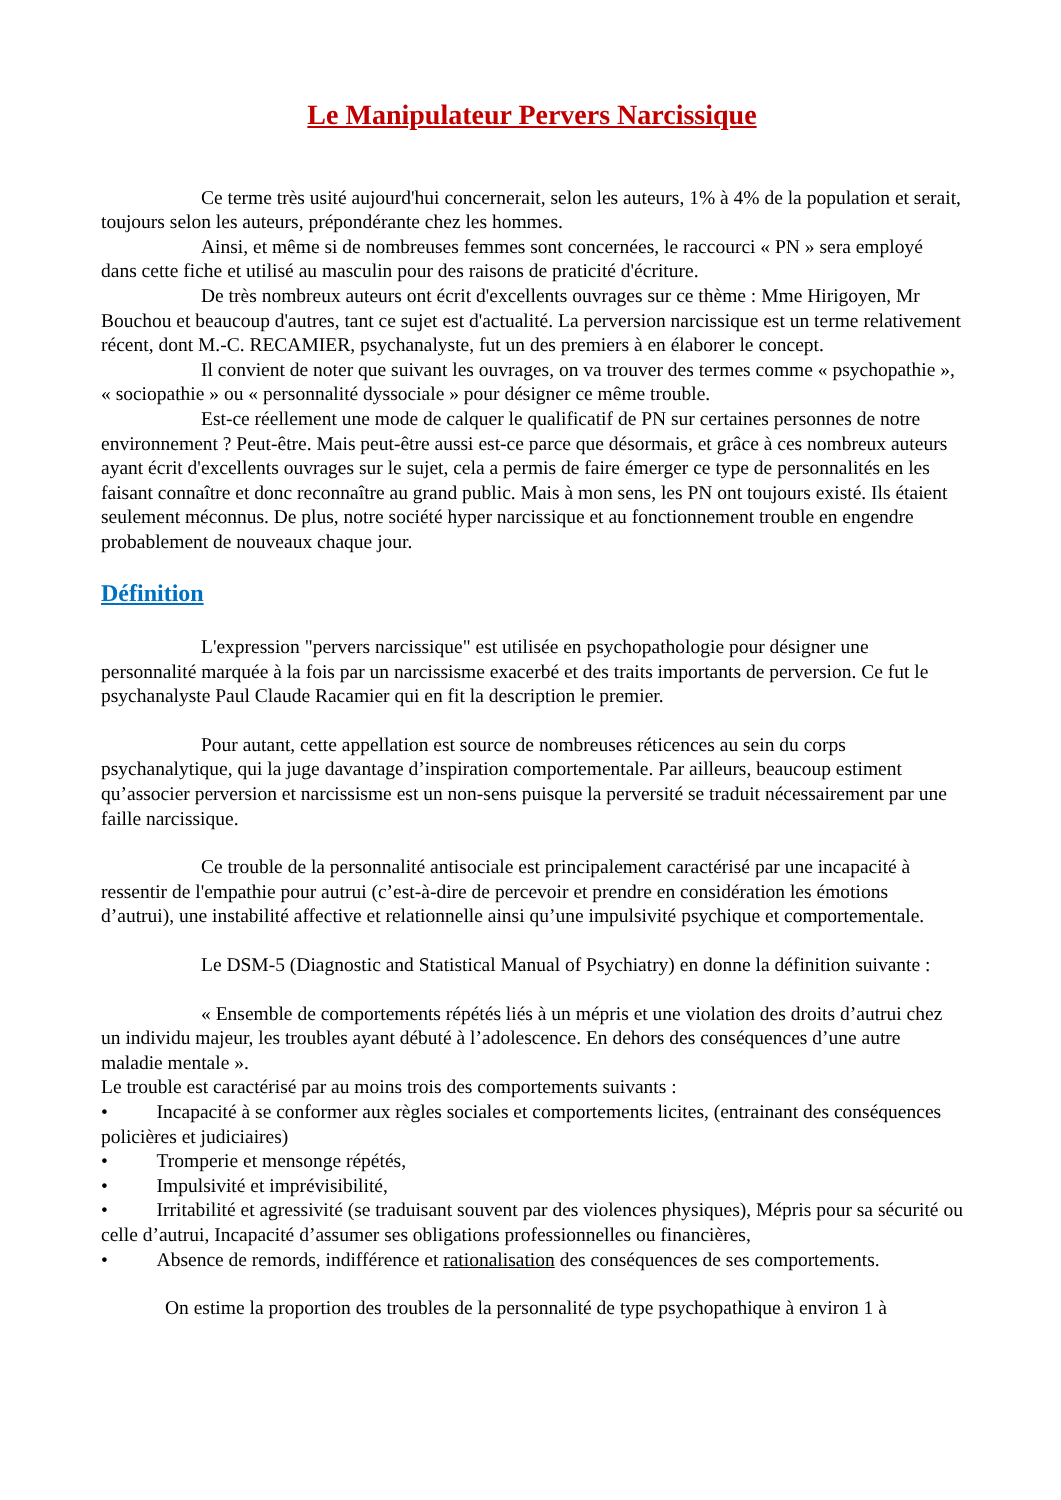Le Manipulateur Pervers Narcissique
Ce terme très usité aujourd'hui concernerait, selon les auteurs, 1% à 4% de la population et serait, toujours selon les auteurs, prépondérante chez les hommes.
Ainsi, et même si de nombreuses femmes sont concernées, le raccourci « PN » sera employé dans cette fiche et utilisé au masculin pour des raisons de praticité d'écriture.
De très nombreux auteurs ont écrit d'excellents ouvrages sur ce thème : Mme Hirigoyen, Mr Bouchou et beaucoup d'autres, tant ce sujet est d'actualité. La perversion narcissique est un terme relativement récent, dont M.-C. RECAMIER, psychanalyste, fut un des premiers à en élaborer le concept.
Il convient de noter que suivant les ouvrages, on va trouver des termes comme « psychopathie », « sociopathie » ou « personnalité dyssociale » pour désigner ce même trouble.
Est-ce réellement une mode de calquer le qualificatif de PN sur certaines personnes de notre environnement ? Peut-être. Mais peut-être aussi est-ce parce que désormais, et grâce à ces nombreux auteurs ayant écrit d'excellents ouvrages sur le sujet, cela a permis de faire émerger ce type de personnalités en les faisant connaître et donc reconnaître au grand public. Mais à mon sens, les PN ont toujours existé. Ils étaient seulement méconnus. De plus, notre société hyper narcissique et au fonctionnement trouble en engendre probablement de nouveaux chaque jour.
Définition
L'expression "pervers narcissique" est utilisée en psychopathologie pour désigner une personnalité marquée à la fois par un narcissisme exacerbé et des traits importants de perversion. Ce fut le psychanalyste Paul Claude Racamier qui en fit la description le premier.
Pour autant, cette appellation est source de nombreuses réticences au sein du corps psychanalytique, qui la juge davantage d’inspiration comportementale. Par ailleurs, beaucoup estiment qu’associer perversion et narcissisme est un non-sens puisque la perversité se traduit nécessairement par une faille narcissique.
Ce trouble de la personnalité antisociale est principalement caractérisé par une incapacité à ressentir de l'empathie pour autrui (c’est-à-dire de percevoir et prendre en considération les émotions d’autrui), une instabilité affective et relationnelle ainsi qu’une impulsivité psychique et comportementale.
Le DSM-5 (Diagnostic and Statistical Manual of Psychiatry) en donne la définition suivante :
« Ensemble de comportements répétés liés à un mépris et une violation des droits d’autrui chez un individu majeur, les troubles ayant débuté à l’adolescence. En dehors des conséquences d’une autre maladie mentale ».
Le trouble est caractérisé par au moins trois des comportements suivants :
• Incapacité à se conformer aux règles sociales et comportements licites, (entrainant des conséquences policières et judiciaires)
• Tromperie et mensonge répétés,
• Impulsivité et imprévisibilité,
• Irritabilité et agressivité (se traduisant souvent par des violences physiques), Mépris pour sa sécurité ou celle d’autrui, Incapacité d’assumer ses obligations professionnelles ou financières,
• Absence de remords, indifférence et rationalisation des conséquences de ses comportements.
On estime la proportion des troubles de la personnalité de type psychopathique à environ 1 à